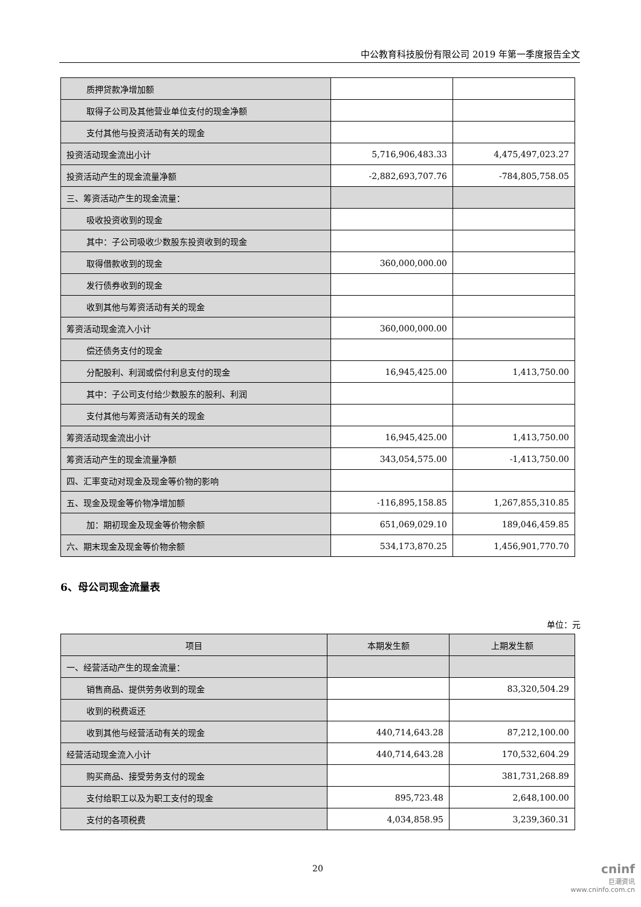中公教育科技股份有限公司 2019 年第一季度报告全文
| 质押贷款净增加额 | | |
| 取得子公司及其他营业单位支付的现金净额 | | |
| 支付其他与投资活动有关的现金 | | |
| 投资活动现金流出小计 | 5,716,906,483.33 | 4,475,497,023.27 |
| 投资活动产生的现金流量净额 | -2,882,693,707.76 | -784,805,758.05 |
| 三、筹资活动产生的现金流量： | | |
| 吸收投资收到的现金 | | |
| 其中：子公司吸收少数股东投资收到的现金 | | |
| 取得借款收到的现金 | 360,000,000.00 | |
| 发行债券收到的现金 | | |
| 收到其他与筹资活动有关的现金 | | |
| 筹资活动现金流入小计 | 360,000,000.00 | |
| 偿还债务支付的现金 | | |
| 分配股利、利润或偿付利息支付的现金 | 16,945,425.00 | 1,413,750.00 |
| 其中：子公司支付给少数股东的股利、利润 | | |
| 支付其他与筹资活动有关的现金 | | |
| 筹资活动现金流出小计 | 16,945,425.00 | 1,413,750.00 |
| 筹资活动产生的现金流量净额 | 343,054,575.00 | -1,413,750.00 |
| 四、汇率变动对现金及现金等价物的影响 | | |
| 五、现金及现金等价物净增加额 | -116,895,158.85 | 1,267,855,310.85 |
| 加：期初现金及现金等价物余额 | 651,069,029.10 | 189,046,459.85 |
| 六、期末现金及现金等价物余额 | 534,173,870.25 | 1,456,901,770.70 |
6、母公司现金流量表
单位：元
| 项目 | 本期发生额 | 上期发生额 |
| --- | --- | --- |
| 一、经营活动产生的现金流量： | | |
| 销售商品、提供劳务收到的现金 | | 83,320,504.29 |
| 收到的税费返还 | | |
| 收到其他与经营活动有关的现金 | 440,714,643.28 | 87,212,100.00 |
| 经营活动现金流入小计 | 440,714,643.28 | 170,532,604.29 |
| 购买商品、接受劳务支付的现金 | | 381,731,268.89 |
| 支付给职工以及为职工支付的现金 | 895,723.48 | 2,648,100.00 |
| 支付的各项税费 | 4,034,858.95 | 3,239,360.31 |
20
cninf
巨潮资讯
www.cninfo.com.cn